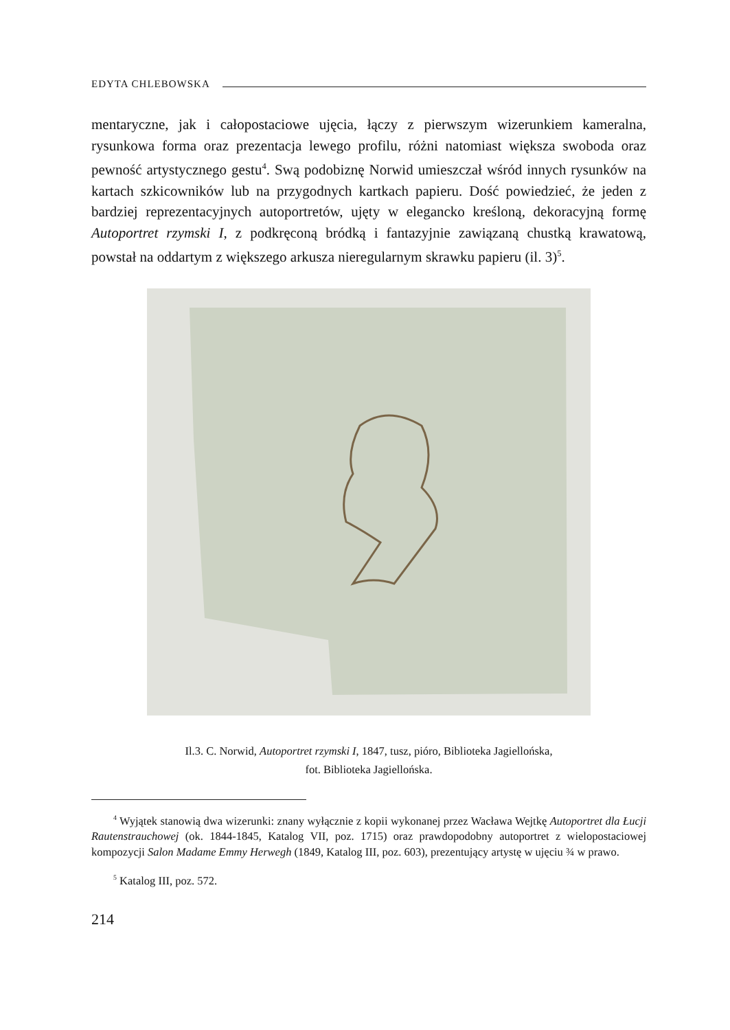EDYTA CHLEBOWSKA
mentaryczne, jak i całopostaciowe ujęcia, łączy z pierwszym wizerunkiem kameralna, rysunkowa forma oraz prezentacja lewego profilu, różni natomiast większa swoboda oraz pewność artystycznego gestu<sup>4</sup>. Swą podobiznę Norwid umieszczał wśród innych rysunków na kartach szkicowników lub na przygodnych kartkach papieru. Dość powiedzieć, że jeden z bardziej reprezentacyjnych autoportretów, ujęty w elegancko kreśloną, dekoracyjną formę Autoportret rzymski I, z podkręconą bródką i fantazyjnie zawiązaną chustką krawatową, powstał na oddartym z większego arkusza nieregularnym skrawku papieru (il. 3)<sup>5</sup>.
Il.3. C. Norwid, Autoportret rzymski I, 1847, tusz, pióro, Biblioteka Jagiellońska,
fot. Biblioteka Jagiellońska.
<sup>4</sup> Wyjątek stanowią dwa wizerunki: znany wyłącznie z kopii wykonanej przez Wacława Wejtkę Autoportret dla Łucji Rautenstrauchowej (ok. 1844-1845, Katalog VII, poz. 1715) oraz prawdopodobny autoportret z wielopostaciowej kompozycji Salon Madame Emmy Herwegh (1849, Katalog III, poz. 603), prezentujący artystę w ujęciu ¾ w prawo.
<sup>5</sup> Katalog III, poz. 572.
214